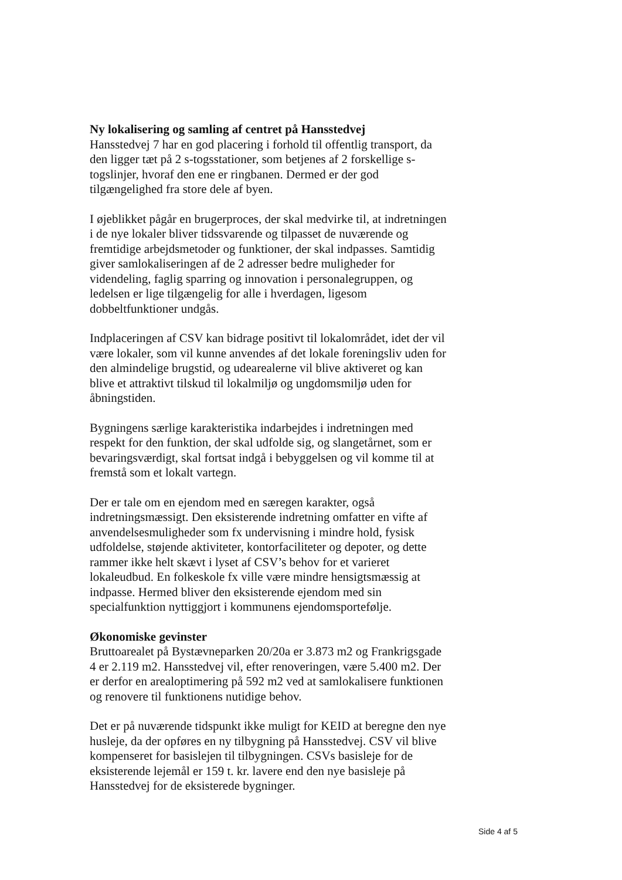Ny lokalisering og samling af centret på Hansstedvej
Hansstedvej 7 har en god placering i forhold til offentlig transport, da den ligger tæt på 2 s-togsstationer, som betjenes af 2 forskellige s-togslinjer, hvoraf den ene er ringbanen. Dermed er der god tilgængelighed fra store dele af byen.
I øjeblikket pågår en brugerproces, der skal medvirke til, at indretningen i de nye lokaler bliver tidssvarende og tilpasset de nuværende og fremtidige arbejdsmetoder og funktioner, der skal indpasses. Samtidig giver samlokaliseringen af de 2 adresser bedre muligheder for videndeling, faglig sparring og innovation i personalegruppen, og ledelsen er lige tilgængelig for alle i hverdagen, ligesom dobbeltfunktioner undgås.
Indplaceringen af CSV kan bidrage positivt til lokalområdet, idet der vil være lokaler, som vil kunne anvendes af det lokale foreningsliv uden for den almindelige brugstid, og udearealerne vil blive aktiveret og kan blive et attraktivt tilskud til lokalmiljø og ungdomsmiljø uden for åbningstiden.
Bygningens særlige karakteristika indarbejdes i indretningen med respekt for den funktion, der skal udfolde sig, og slangetårnet, som er bevaringsværdigt, skal fortsat indgå i bebyggelsen og vil komme til at fremstå som et lokalt vartegn.
Der er tale om en ejendom med en særegen karakter, også indretningsmæssigt. Den eksisterende indretning omfatter en vifte af anvendelsesmuligheder som fx undervisning i mindre hold, fysisk udfoldelse, støjende aktiviteter, kontorfaciliteter og depoter, og dette rammer ikke helt skævt i lyset af CSV’s behov for et varieret lokaleudbud. En folkeskole fx ville være mindre hensigtsmæssig at indpasse. Hermed bliver den eksisterende ejendom med sin specialfunktion nyttiggjort i kommunens ejendomsportefølje.
Økonomiske gevinster
Bruttoarealet på Bystævneparken 20/20a er 3.873 m2 og Frankrigsgade 4 er 2.119 m2. Hansstedvej vil, efter renoveringen, være 5.400 m2. Der er derfor en arealoptimering på 592 m2 ved at samlokalisere funktionen og renovere til funktionens nutidige behov.
Det er på nuværende tidspunkt ikke muligt for KEID at beregne den nye husleje, da der opføres en ny tilbygning på Hansstedvej. CSV vil blive kompenseret for basislejen til tilbygningen. CSVs basisleje for de eksisterende lejemål er 159 t. kr. lavere end den nye basisleje på Hansstedvej for de eksisterede bygninger.
Side 4 af 5